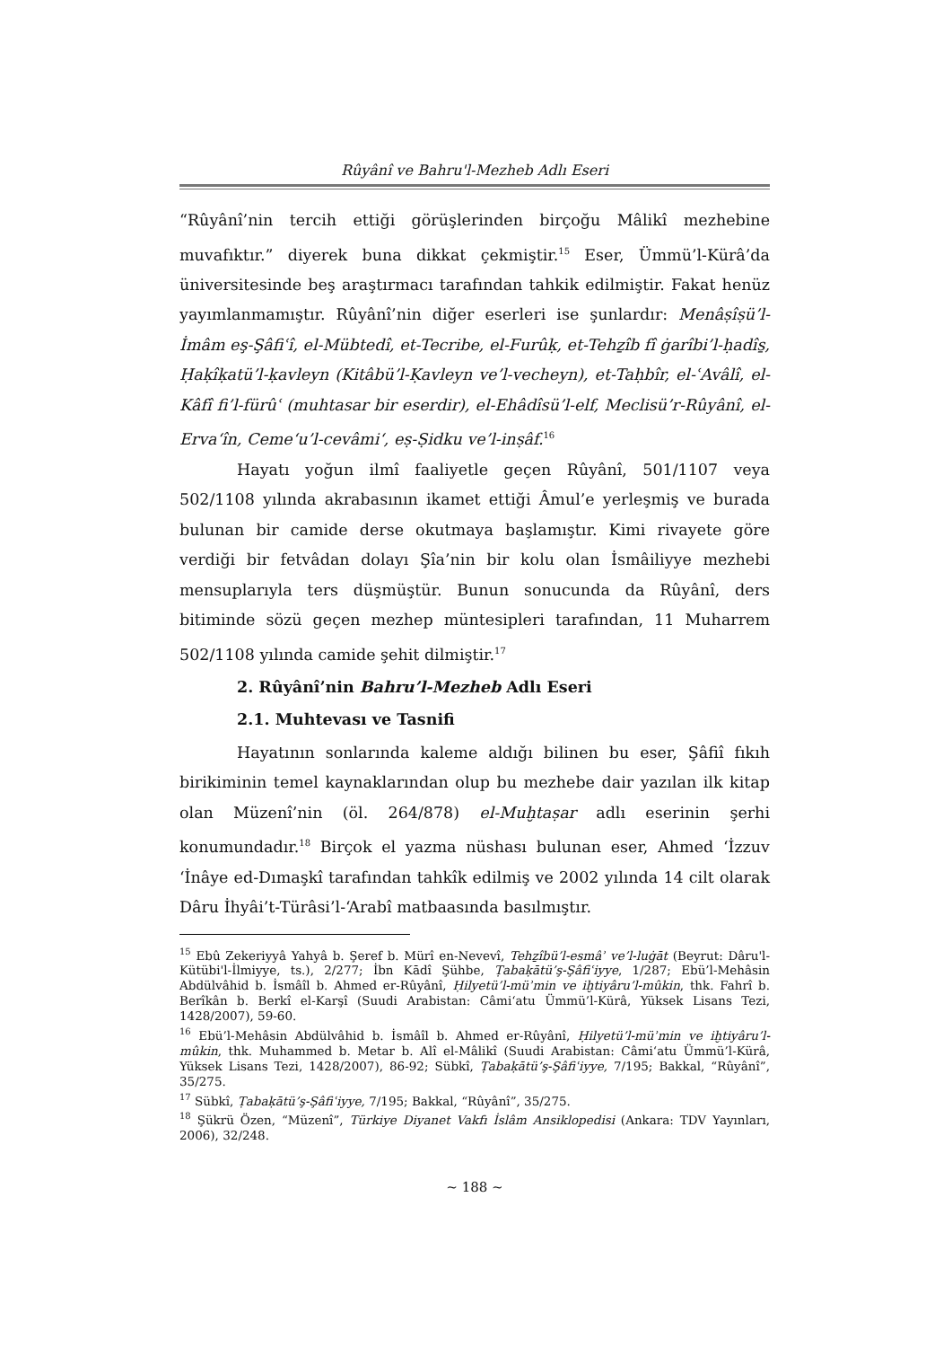Rûyânî ve Bahru'l-Mezheb Adlı Eseri
“Rûyânî’nin tercih ettiği görüşlerinden birçoğu Mâlikî mezhebine muvafıktır.” diyerek buna dikkat çekmiştir.<sup>15</sup> Eser, Ümmü’l-Kürâ’da üniversitesinde beş araştırmacı tarafından tahkik edilmiştir. Fakat henüz yayımlanmamıştır. Rûyânî’nin diğer eserleri ise şunlardır: Menâṣîṣü’l-İmâm eş-Şâfiʿî, el-Mübtedî, et-Tecribe, el-Furûḳ, et-Tehẕîb fî ġarîbi’l-ḥadîs̱, Ḥaḳîḳatü’l-ḳavleyn (Kitâbü’l-Ḳavleyn ve’l-vecheyn), et-Taḥbîr, el-ʿAvâlî, el-Kâfî fi’l-fürûʿ (muhtasar bir eserdir), el-Ehâdîsü’l-elf, Meclisü’r-Rûyânî, el-Erva‘în, Ceme‘u’l-cevâmi‘, eṣ-Ṣidku ve’l-inṣâf.<sup>16</sup>
Hayatı yoğun ilmî faaliyetle geçen Rûyânî, 501/1107 veya 502/1108 yılında akrabasının ikamet ettiği Âmul’e yerleşmiş ve burada bulunan bir camide derse okutmaya başlamıştır. Kimi rivayete göre verdiği bir fetvâdan dolayı Şîa’nin bir kolu olan İsmâiliyye mezhebi mensuplarıyla ters düşmüştür. Bunun sonucunda da Rûyânî, ders bitiminde sözü geçen mezhep müntesipleri tarafından, 11 Muharrem 502/1108 yılında camide şehit dilmiştir.<sup>17</sup>
2. Rûyânî’nin Bahru’l-Mezheb Adlı Eseri
2.1. Muhtevası ve Tasnifi
Hayatının sonlarında kaleme aldığı bilinen bu eser, Şâfiî fıkıh birikiminin temel kaynaklarından olup bu mezhebe dair yazılan ilk kitap olan Müzenî’nin (öl. 264/878) el-Muḫtaṣar adlı eserinin şerhi konumundadır.<sup>18</sup> Birçok el yazma nüshası bulunan eser, Ahmed ‘İzzuv ‘İnâye ed-Dımaşkî tarafından tahkîk edilmiş ve 2002 yılında 14 cilt olarak Dâru İhyâi’t-Türâsi’l-‘Arabî matbaasında basılmıştır.
<sup>15</sup> Ebû Zekeriyyâ Yahyâ b. Şeref b. Mürî en-Nevevî, Tehẕîbü’l-esmâʾ ve’l-luġāt (Beyrut: Dâru'l-Kütübi'l-İlmiyye, ts.), 2/277; İbn Kādî Şühbe, Ṭabaḳātü’ş-Şâfiʿiyye, 1/287; Ebü’l-Mehâsin Abdülvâhid b. İsmâîl b. Ahmed er-Rûyânî, Ḥilyetü’l-müʾmin ve iḫtiyâru’l-mûkin, thk. Fahrî b. Berîkân b. Berkî el-Karşî (Suudi Arabistan: Câmi‘atu Ümmü’l-Kürâ, Yüksek Lisans Tezi, 1428/2007), 59-60.
<sup>16</sup> Ebü’l-Mehâsin Abdülvâhid b. İsmâîl b. Ahmed er-Rûyânî, Ḥilyetü’l-müʾmin ve iḫtiyâru’l-mûkin, thk. Muhammed b. Metar b. Alî el-Mâlikî (Suudi Arabistan: Câmi‘atu Ümmü’l-Kürâ, Yüksek Lisans Tezi, 1428/2007), 86-92; Sübkî, Ṭabaḳātü’ş-Şâfiʿiyye, 7/195; Bakkal, “Rûyânî”, 35/275.
<sup>17</sup> Sübkî, Ṭabaḳātü’ş-Şâfiʿiyye, 7/195; Bakkal, “Rûyânî”, 35/275.
<sup>18</sup> Şükrü Özen, “Müzenî”, Türkiye Diyanet Vakfı İslâm Ansiklopedisi (Ankara: TDV Yayınları, 2006), 32/248.
~ 188 ~